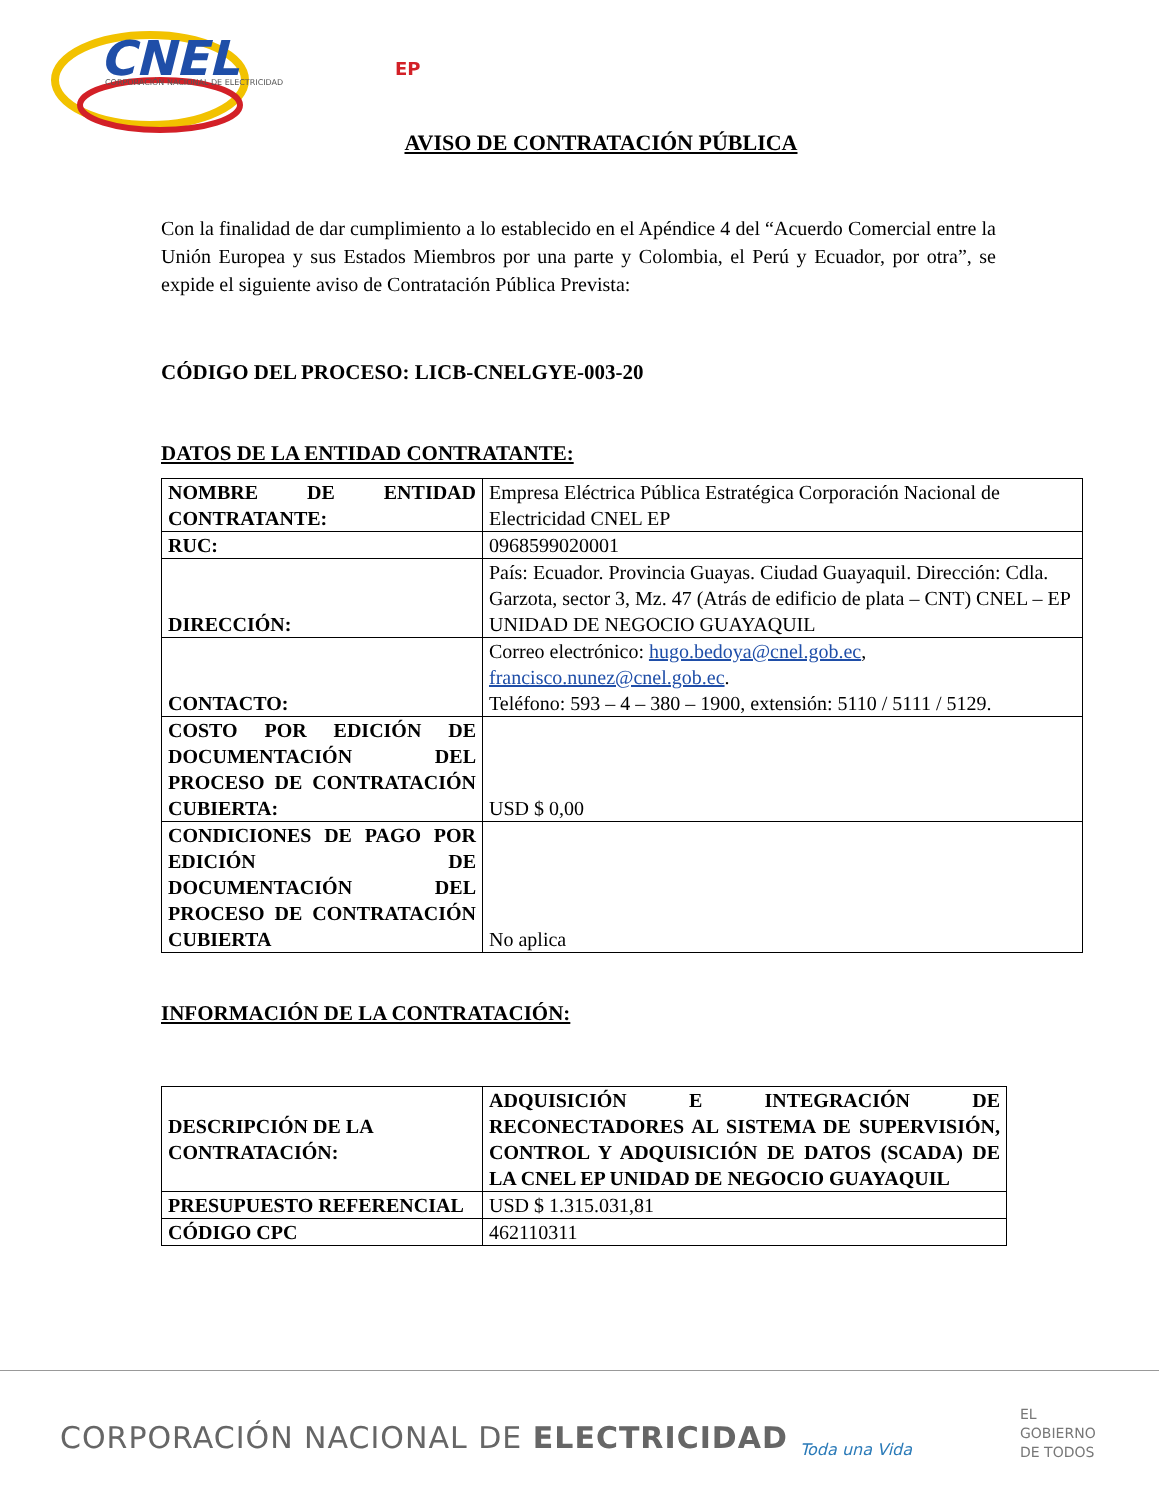CNEL
EP
CORPORACIÓN NACIONAL DE ELECTRICIDAD
AVISO DE CONTRATACIÓN PÚBLICA
Con la finalidad de dar cumplimiento a lo establecido en el Apéndice 4 del “Acuerdo Comercial entre la Unión Europea y sus Estados Miembros por una parte y Colombia, el Perú y Ecuador, por otra”, se expide el siguiente aviso de Contratación Pública Prevista:
CÓDIGO DEL PROCESO: LICB-CNELGYE-003-20
DATOS DE LA ENTIDAD CONTRATANTE:
| NOMBRE DE ENTIDAD CONTRATANTE: | Empresa Eléctrica Pública Estratégica Corporación Nacional de Electricidad CNEL EP |
| RUC: | 0968599020001 |
| DIRECCIÓN: | País: Ecuador. Provincia Guayas. Ciudad Guayaquil. Dirección: Cdla. Garzota, sector 3, Mz. 47 (Atrás de edificio de plata – CNT) CNEL – EP UNIDAD DE NEGOCIO GUAYAQUIL |
| CONTACTO: | Correo electrónico: hugo.bedoya@cnel.gob.ec , francisco.nunez@cnel.gob.ec . Teléfono: 593 – 4 – 380 – 1900, extensión: 5110 / 5111 / 5129. |
| COSTO POR EDICIÓN DE DOCUMENTACIÓN DEL PROCESO DE CONTRATACIÓN CUBIERTA: | USD $ 0,00 |
| CONDICIONES DE PAGO POR EDICIÓN DE DOCUMENTACIÓN DEL PROCESO DE CONTRATACIÓN CUBIERTA | No aplica |
INFORMACIÓN DE LA CONTRATACIÓN:
| DESCRIPCIÓN DE LA CONTRATACIÓN: | ADQUISICIÓN E INTEGRACIÓN DE RECONECTADORES AL SISTEMA DE SUPERVISIÓN, CONTROL Y ADQUISICIÓN DE DATOS (SCADA) DE LA CNEL EP UNIDAD DE NEGOCIO GUAYAQUIL |
| PRESUPUESTO REFERENCIAL | USD $ 1.315.031,81 |
| CÓDIGO CPC | 462110311 |
CORPORACIÓN NACIONAL DE ELECTRICIDAD
EL
GOBIERNO
DE TODOS
Toda una Vida